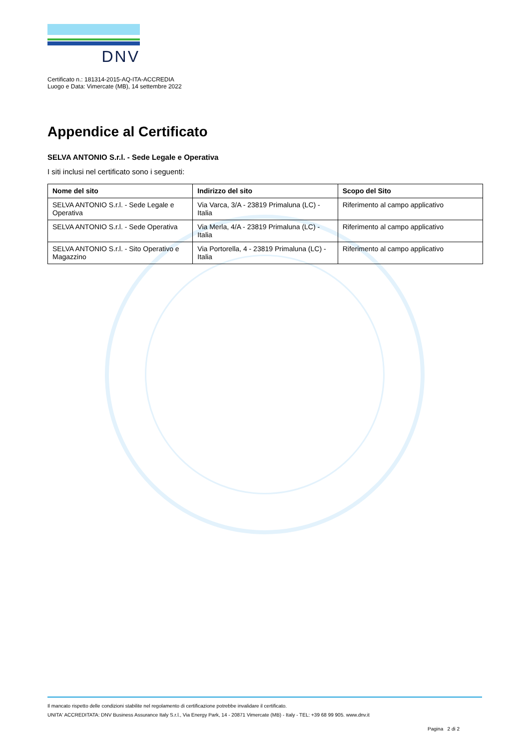DNV
Certificato n.: 181314-2015-AQ-ITA-ACCREDIA
Luogo e Data: Vimercate (MB), 14 settembre 2022
Appendice al Certificato
SELVA ANTONIO S.r.l. - Sede Legale e Operativa
I siti inclusi nel certificato sono i seguenti:
| Nome del sito | Indirizzo del sito | Scopo del Sito |
| --- | --- | --- |
| SELVA ANTONIO S.r.l. - Sede Legale e Operativa | Via Varca, 3/A - 23819 Primaluna (LC) - Italia | Riferimento al campo applicativo |
| SELVA ANTONIO S.r.l. - Sede Operativa | Via Merla, 4/A - 23819 Primaluna (LC) - Italia | Riferimento al campo applicativo |
| SELVA ANTONIO S.r.l. - Sito Operativo e Magazzino | Via Portorella, 4 - 23819 Primaluna (LC) - Italia | Riferimento al campo applicativo |
Il mancato rispetto delle condizioni stabilite nel regolamento di certificazione potrebbe invalidare il certificato.
UNITA' ACCREDITATA: DNV Business Assurance Italy S.r.l., Via Energy Park, 14 - 20871 Vimercate (MB) - Italy - TEL: +39 68 99 905. www.dnv.it
Pagina 2 di 2